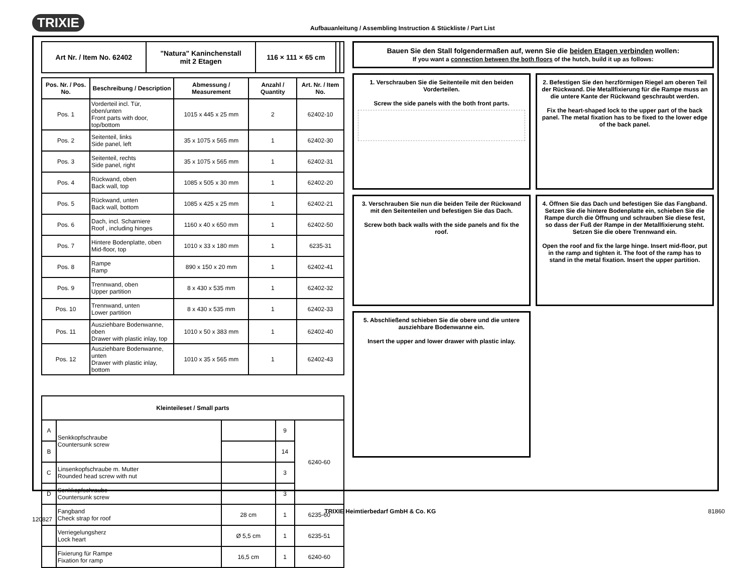TRIXIE
Aufbauanleitung / Assembling Instruction & Stückliste / Part List
| Art Nr. / Item No. 62402 | "Natura" Kaninchenstall mit 2 Etagen | 116 × 111 × 65 cm | | |
| --- | --- | --- | --- | --- |
| Pos. Nr. / Pos. No. | Beschreibung / Description | Abmessung / Measurement | Anzahl / Quantity | Art. Nr. / Item No. |
| --- | --- | --- | --- | --- |
| Pos. 1 | Vorderteil incl. Tür, oben/unten Front parts with door, top/bottom | 1015 x 445 x 25 mm | 2 | 62402-10 |
| Pos. 2 | Seitenteil, links Side panel, left | 35 x 1075 x 565 mm | 1 | 62402-30 |
| Pos. 3 | Seitenteil, rechts Side panel, right | 35 x 1075 x 565 mm | 1 | 62402-31 |
| Pos. 4 | Rückwand, oben Back wall, top | 1085 x 505 x 30 mm | 1 | 62402-20 |
| Pos. 5 | Rückwand, unten Back wall, bottom | 1085 x 425 x 25 mm | 1 | 62402-21 |
| Pos. 6 | Dach, incl. Scharniere Roof , including hinges | 1160 x 40 x 650 mm | 1 | 62402-50 |
| Pos. 7 | Hintere Bodenplatte, oben Mid-floor, top | 1010 x 33 x 180 mm | 1 | 6235-31 |
| Pos. 8 | Rampe Ramp | 890 x 150 x 20 mm | 1 | 62402-41 |
| Pos. 9 | Trennwand, oben Upper partition | 8 x 430 x 535 mm | 1 | 62402-32 |
| Pos. 10 | Trennwand, unten Lower partition | 8 x 430 x 535 mm | 1 | 62402-33 |
| Pos. 11 | Ausziehbare Bodenwanne, oben Drawer with plastic inlay, top | 1010 x 50 x 383 mm | 1 | 62402-40 |
| Pos. 12 | Ausziehbare Bodenwanne, unten Drawer with plastic inlay, bottom | 1010 x 35 x 565 mm | 1 | 62402-43 |
| Kleinteileset / Small parts | | | | |
| --- | --- | --- | --- | --- |
| A | Senkkopfschraube Countersunk screw | | 9 | 6240-60 |
| B | | | 14 | |
| C | Linsenkopfschraube m. Mutter Rounded head screw with nut | | 3 | |
| D | Senkkopfschraube Countersunk screw | | 3 | |
| | Fangband Check strap for roof | 28 cm | 1 | 6235-60 |
| | Verriegelungsherz Lock heart | Ø 5,5 cm | 1 | 6235-51 |
| | Fixierung für Rampe Fixation for ramp | 16,5 cm | 1 | 6240-60 |
Bauen Sie den Stall folgendermaßen auf, wenn Sie die beiden Etagen verbinden wollen:
If you want a connection between the both floors of the hutch, build it up as follows:
1. Verschrauben Sie die Seitenteile mit den beiden Vorderteilen.
Screw the side panels with the both front parts.
2. Befestigen Sie den herzförmigen Riegel am oberen Teil der Rückwand. Die Metallfixierung für die Rampe muss an die untere Kante der Rückwand geschraubt werden.
Fix the heart-shaped lock to the upper part of the back panel. The metal fixation has to be fixed to the lower edge of the back panel.
3. Verschrauben Sie nun die beiden Teile der Rückwand mit den Seitenteilen und befestigen Sie das Dach.
Screw both back walls with the side panels and fix the roof.
4. Öffnen Sie das Dach und befestigen Sie das Fangband. Setzen Sie die hintere Bodenplatte ein, schieben Sie die Rampe durch die Öffnung und schrauben Sie diese fest, so dass der Fuß der Rampe in der Metallfixierung steht. Setzen Sie die obere Trennwand ein.
Open the roof and fix the large hinge. Insert mid-floor, put in the ramp and tighten it. The foot of the ramp has to stand in the metal fixation. Insert the upper partition.
5. Abschließend schieben Sie die obere und die untere ausziehbare Bodenwanne ein.
Insert the upper and lower drawer with plastic inlay.
120827 TRIXIE Heimtierbedarf GmbH & Co. KG 81860